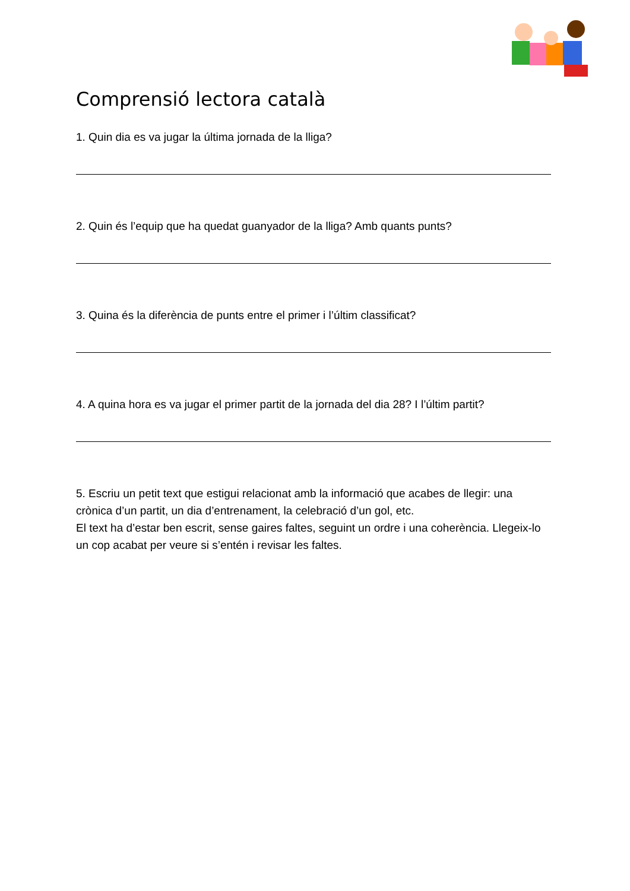Comprensió lectora català
1. Quin dia es va jugar la última jornada de la lliga?
2. Quin és l’equip que ha quedat guanyador de la lliga? Amb quants punts?
3. Quina és la diferència de punts entre el primer i l’últim classificat?
4. A quina hora es va jugar el primer partit de la jornada del dia 28? I l’últim partit?
5. Escriu un petit text que estigui relacionat amb la informació que acabes de llegir: una crònica d’un partit, un dia d’entrenament, la celebració d’un gol, etc.
El text ha d’estar ben escrit, sense gaires faltes, seguint un ordre i una coherència. Llegeix-lo un cop acabat per veure si s’entén i revisar les faltes.